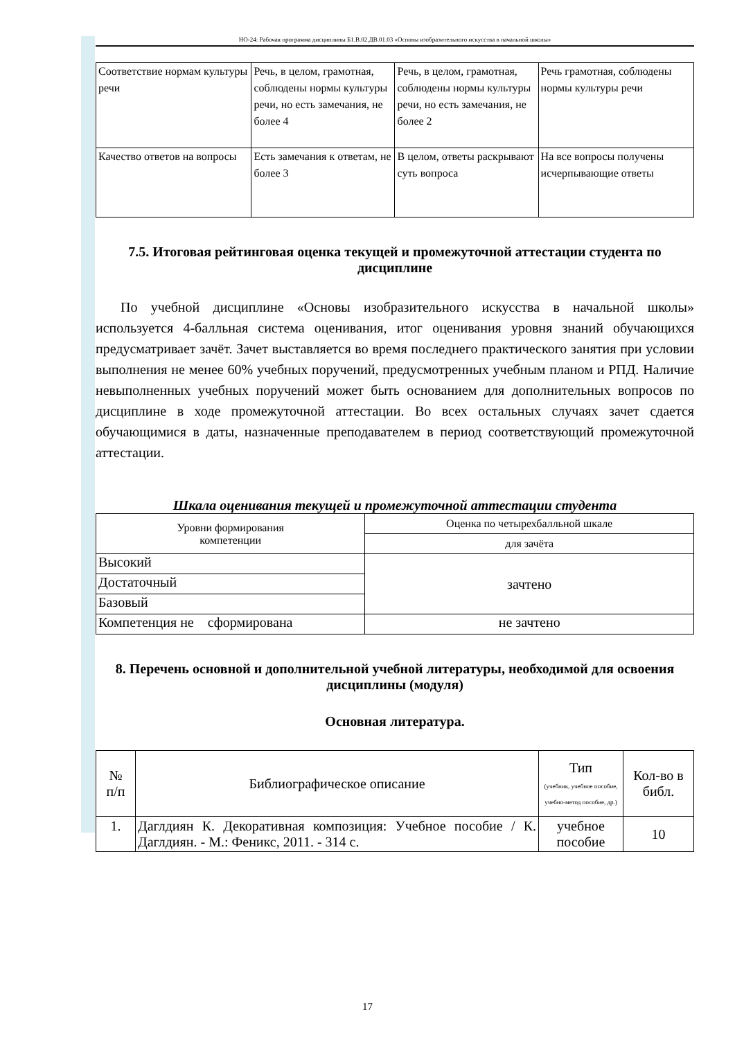НО-24: Рабочая программа дисциплины Б1.В.02.ДВ.01.03 «Основы изобразительного искусства в начальной школы»
| Соответствие нормам культуры речи | Речь, в целом, грамотная, соблюдены нормы культуры речи, но есть замечания, не более 4 | Речь, в целом, грамотная, соблюдены нормы культуры речи, но есть замечания, не более 2 | Речь грамотная, соблюдены нормы культуры речи |
| Качество ответов на вопросы | Есть замечания к ответам, не более 3 | В целом, ответы раскрывают суть вопроса | На все вопросы получены исчерпывающие ответы |
7.5. Итоговая рейтинговая оценка текущей и промежуточной аттестации студента по дисциплине
По учебной дисциплине «Основы изобразительного искусства в начальной школы» используется 4-балльная система оценивания, итог оценивания уровня знаний обучающихся предусматривает зачёт. Зачет выставляется во время последнего практического занятия при условии выполнения не менее 60% учебных поручений, предусмотренных учебным планом и РПД. Наличие невыполненных учебных поручений может быть основанием для дополнительных вопросов по дисциплине в ходе промежуточной аттестации. Во всех остальных случаях зачет сдается обучающимися в даты, назначенные преподавателем в период соответствующий промежуточной аттестации.
Шкала оценивания текущей и промежуточной аттестации студента
| Уровни формирования компетенции | Оценка по четырехбалльной шкале |
| | для зачёта |
| Высокий | зачтено |
| Достаточный | |
| Базовый | |
| Компетенция не сформирована | не зачтено |
8. Перечень основной и дополнительной учебной литературы, необходимой для освоения дисциплины (модуля)
Основная литература.
| № п/п | Библиографическое описание | Тип (учебник, учебное пособие, учебно-метод пособие, др.) | Кол-во в библ. |
| 1. | Даглдиян К. Декоративная композиция: Учебное пособие / К. Даглдиян. - М.: Феникс, 2011. - 314 с. | учебное пособие | 10 |
17